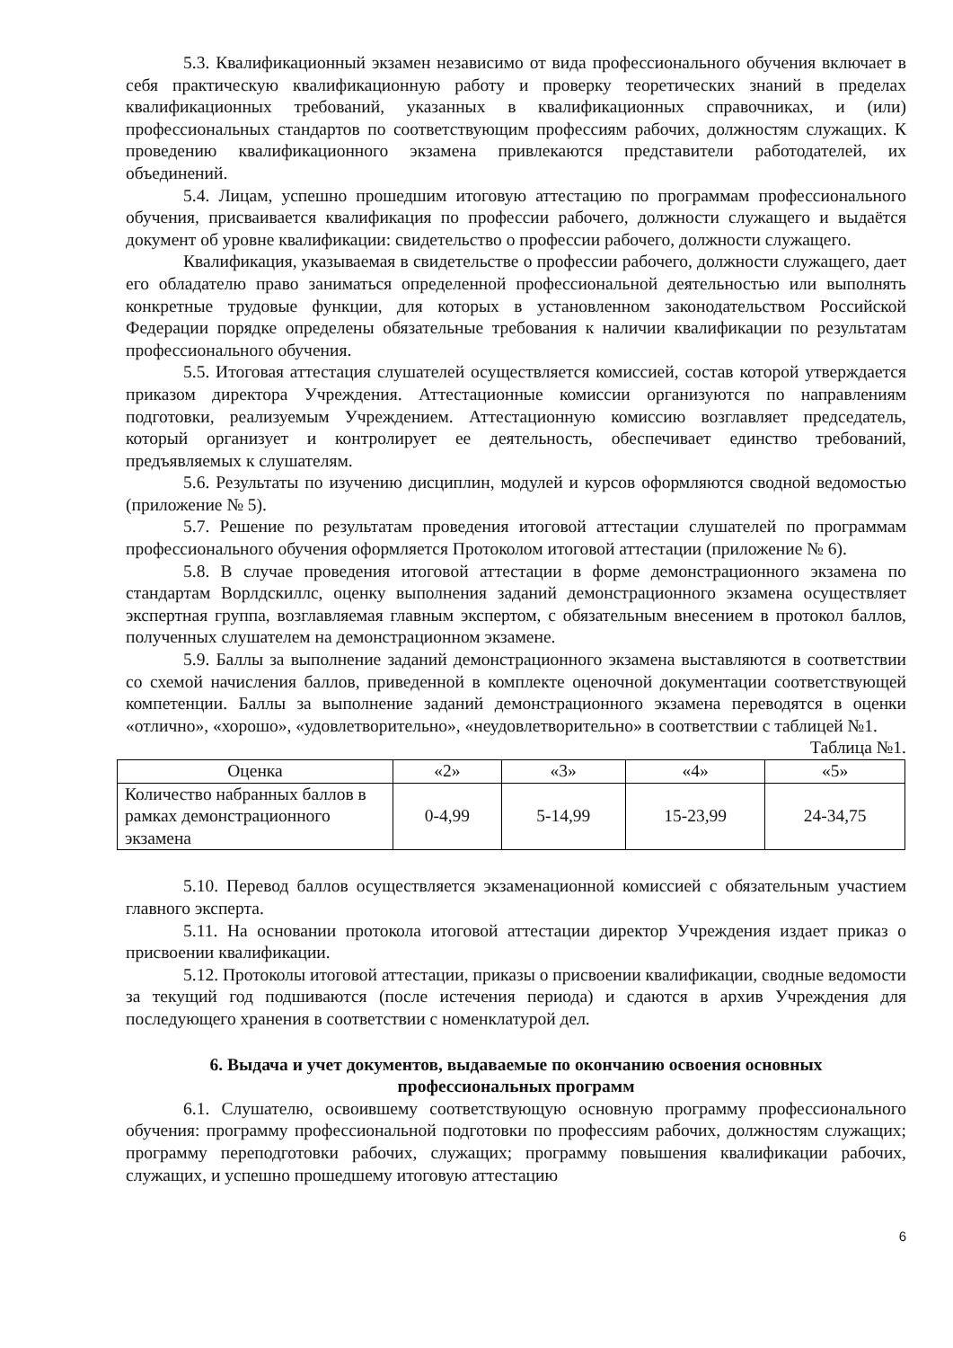5.3. Квалификационный экзамен независимо от вида профессионального обучения включает в себя практическую квалификационную работу и проверку теоретических знаний в пределах квалификационных требований, указанных в квалификационных справочниках, и (или) профессиональных стандартов по соответствующим профессиям рабочих, должностям служащих. К проведению квалификационного экзамена привлекаются представители работодателей, их объединений.
5.4. Лицам, успешно прошедшим итоговую аттестацию по программам профессионального обучения, присваивается квалификация по профессии рабочего, должности служащего и выдаётся документ об уровне квалификации: свидетельство о профессии рабочего, должности служащего.
Квалификация, указываемая в свидетельстве о профессии рабочего, должности служащего, дает его обладателю право заниматься определенной профессиональной деятельностью или выполнять конкретные трудовые функции, для которых в установленном законодательством Российской Федерации порядке определены обязательные требования к наличии квалификации по результатам профессионального обучения.
5.5. Итоговая аттестация слушателей осуществляется комиссией, состав которой утверждается приказом директора Учреждения. Аттестационные комиссии организуются по направлениям подготовки, реализуемым Учреждением. Аттестационную комиссию возглавляет председатель, который организует и контролирует ее деятельность, обеспечивает единство требований, предъявляемых к слушателям.
5.6. Результаты по изучению дисциплин, модулей и курсов оформляются сводной ведомостью (приложение № 5).
5.7. Решение по результатам проведения итоговой аттестации слушателей по программам профессионального обучения оформляется Протоколом итоговой аттестации (приложение № 6).
5.8. В случае проведения итоговой аттестации в форме демонстрационного экзамена по стандартам Ворлдскиллс, оценку выполнения заданий демонстрационного экзамена осуществляет экспертная группа, возглавляемая главным экспертом, с обязательным внесением в протокол баллов, полученных слушателем на демонстрационном экзамене.
5.9. Баллы за выполнение заданий демонстрационного экзамена выставляются в соответствии со схемой начисления баллов, приведенной в комплекте оценочной документации соответствующей компетенции. Баллы за выполнение заданий демонстрационного экзамена переводятся в оценки «отлично», «хорошо», «удовлетворительно», «неудовлетворительно» в соответствии с таблицей №1.
Таблица №1.
| Оценка | «2» | «3» | «4» | «5» |
| Количество набранных баллов в рамках демонстрационного экзамена | 0-4,99 | 5-14,99 | 15-23,99 | 24-34,75 |
5.10. Перевод баллов осуществляется экзаменационной комиссией с обязательным участием главного эксперта.
5.11. На основании протокола итоговой аттестации директор Учреждения издает приказ о присвоении квалификации.
5.12. Протоколы итоговой аттестации, приказы о присвоении квалификации, сводные ведомости за текущий год подшиваются (после истечения периода) и сдаются в архив Учреждения для последующего хранения в соответствии с номенклатурой дел.
6. Выдача и учет документов, выдаваемые по окончанию освоения основных профессиональных программ
6.1. Слушателю, освоившему соответствующую основную программу профессионального обучения: программу профессиональной подготовки по профессиям рабочих, должностям служащих; программу переподготовки рабочих, служащих; программу повышения квалификации рабочих, служащих, и успешно прошедшему итоговую аттестацию
6